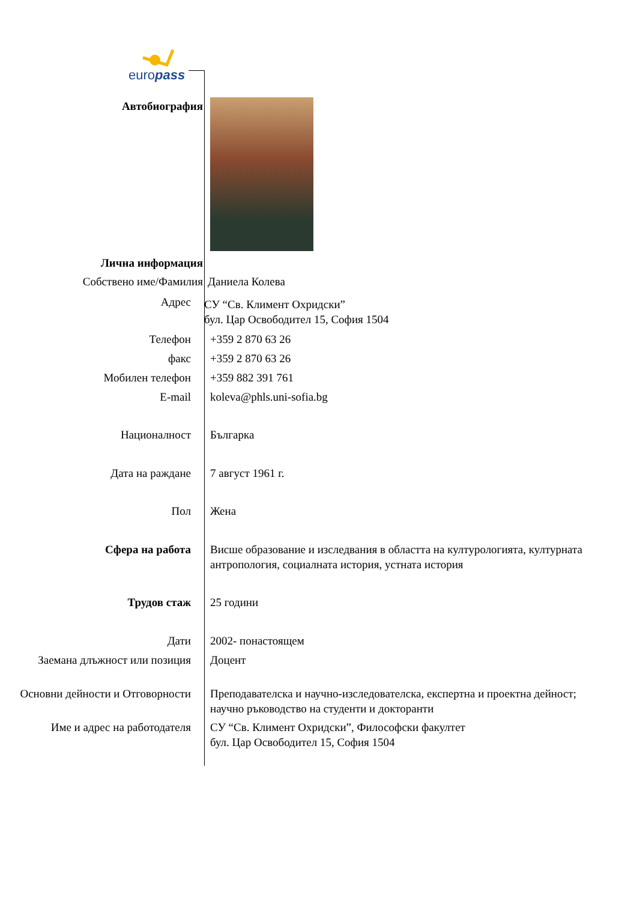europass
Автобиография
Лична информация
Собствено име/Фамилия Даниела Колева
Адрес
СУ “Св. Климент Охридски”
бул. Цар Освободител 15, София 1504
Телефон +359 2 870 63 26
факс +359 2 870 63 26
Мобилен телефон +359 882 391 761
E-mail koleva@phls.uni-sofia.bg
Националност Българка
Дата на раждане 7 август 1961 г.
Пол Жена
Сфера на работа Висше образование и изследвания в областта на културологията, културната антропология, социалната история, устната история
Трудов стаж 25 години
Дати 2002- понастоящем
Заемана длъжност или позиция Доцент
Основни дейности и Отговорности
Преподавателска и научно-изследователска, експертна и проектна дейност; научно ръководство на студенти и докторанти
Име и адрес на работодателя СУ “Св. Климент Охридски”, Философски факултет
бул. Цар Освободител 15, София 1504